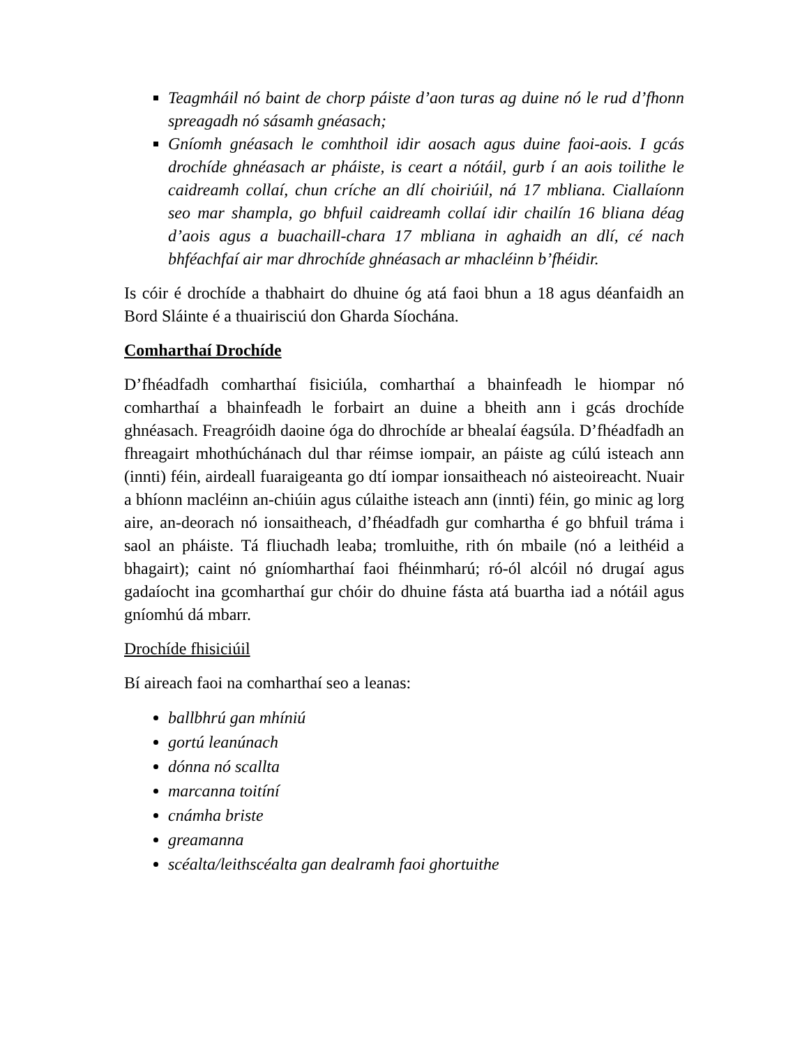Teagmháil nó baint de chorp páiste d’aon turas ag duine nó le rud d’fhonn spreagadh nó sásamh gnéasach;
Gníomh gnéasach le comhthoil idir aosach agus duine faoi-aois. I gcás drochíde ghnéasach ar pháiste, is ceart a nótáil, gurb í an aois toilithe le caidreamh collaí, chun críche an dlí choiriúil, ná 17 mbliana. Ciallaíonn seo mar shampla, go bhfuil caidreamh collaí idir chailín 16 bliana déag d’aois agus a buachaill-chara 17 mbliana in aghaidh an dlí, cé nach bhféachfaí air mar dhrochíde ghnéasach ar mhacléinn b’fhéidir.
Is cóir é drochíde a thabhairt do dhuine óg atá faoi bhun a 18 agus déanfaidh an Bord Sláinte é a thuairisciú don Gharda Síochána.
Comharthaí Drochíde
D’fhéadfadh comharthaí fisiciúla, comharthaí a bhainfeadh le hiompar nó comharthaí a bhainfeadh le forbairt an duine a bheith ann i gcás drochíde ghnéasach. Freagróidh daoine óga do dhrochíde ar bhealaí éagsúla. D’fhéadfadh an fhreagairt mhothúchánach dul thar réimse iompair, an páiste ag cúlú isteach ann (innti) féin, airdeall fuaraigeanta go dtí iompar ionsaitheach nó aisteoireacht. Nuair a bhíonn macléinn an-chiúin agus cúlaithe isteach ann (innti) féin, go minic ag lorg aire, an-deorach nó ionsaitheach, d’fhéadfadh gur comhartha é go bhfuil tráma i saol an pháiste. Tá fliuchadh leaba; tromluithe, rith ón mbaile (nó a leithéid a bhagairt); caint nó gníomharthaí faoi fhéinmharú; ró-ól alcóil nó drugaí agus gadaíocht ina gcomharthaí gur chóir do dhuine fásta atá buartha iad a nótáil agus gníomhú dá mbarr.
Drochíde fhisiciúil
Bí aireach faoi na comharthaí seo a leanas:
ballbhrú gan mhíniú
gortú leanúnach
dónna nó scallta
marcanna toitíní
cnámha briste
greamanna
scéalta/leithscéalta gan dealramh faoi ghortuithe